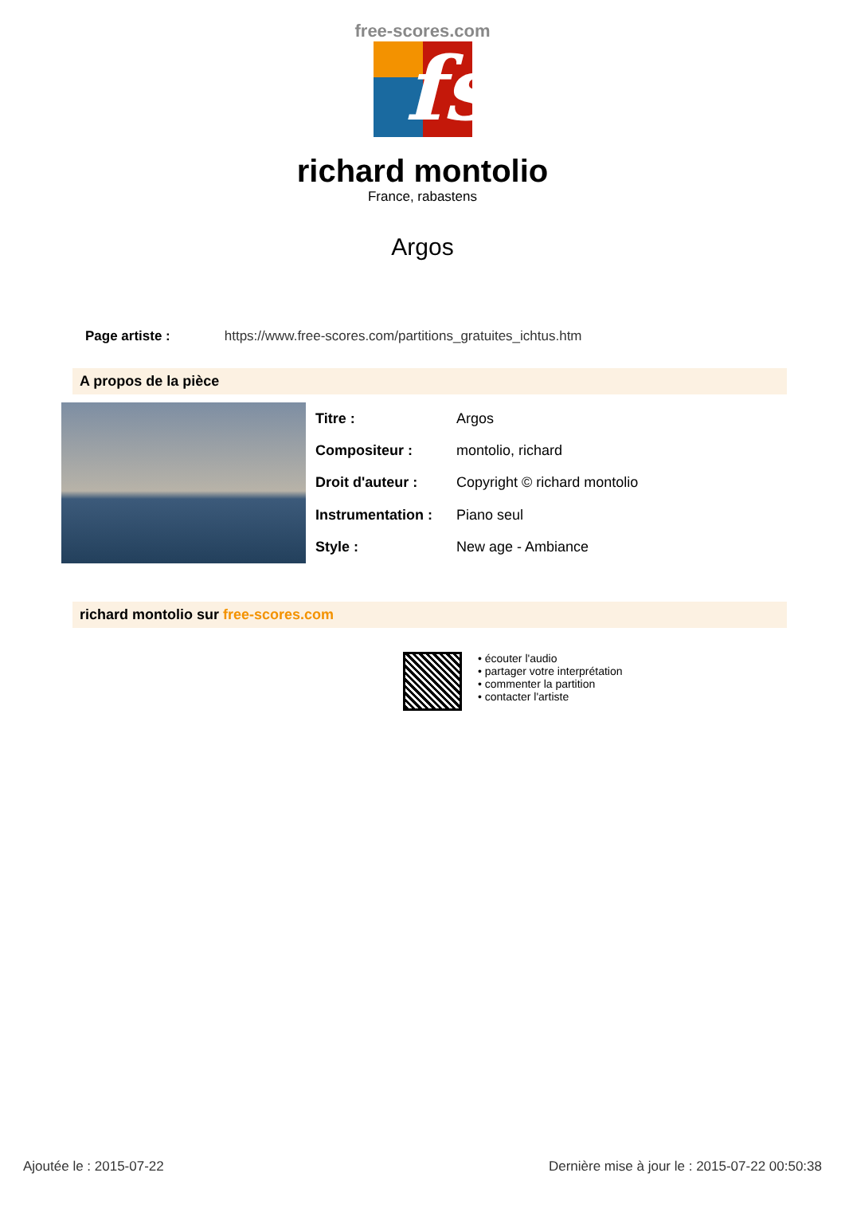free-scores.com
fs
richard montolio
France, rabastens
Argos
Page artiste : https://www.free-scores.com/partitions_gratuites_ichtus.htm
A propos de la pièce
| Titre : | Argos |
| Compositeur : | montolio, richard |
| Droit d'auteur : | Copyright © richard montolio |
| Instrumentation : | Piano seul |
| Style : | New age - Ambiance |
richard montolio sur free-scores.com
• écouter l'audio
• partager votre interprétation
• commenter la partition
• contacter l'artiste
Ajoutée le : 2015-07-22 Dernière mise à jour le : 2015-07-22 00:50:38